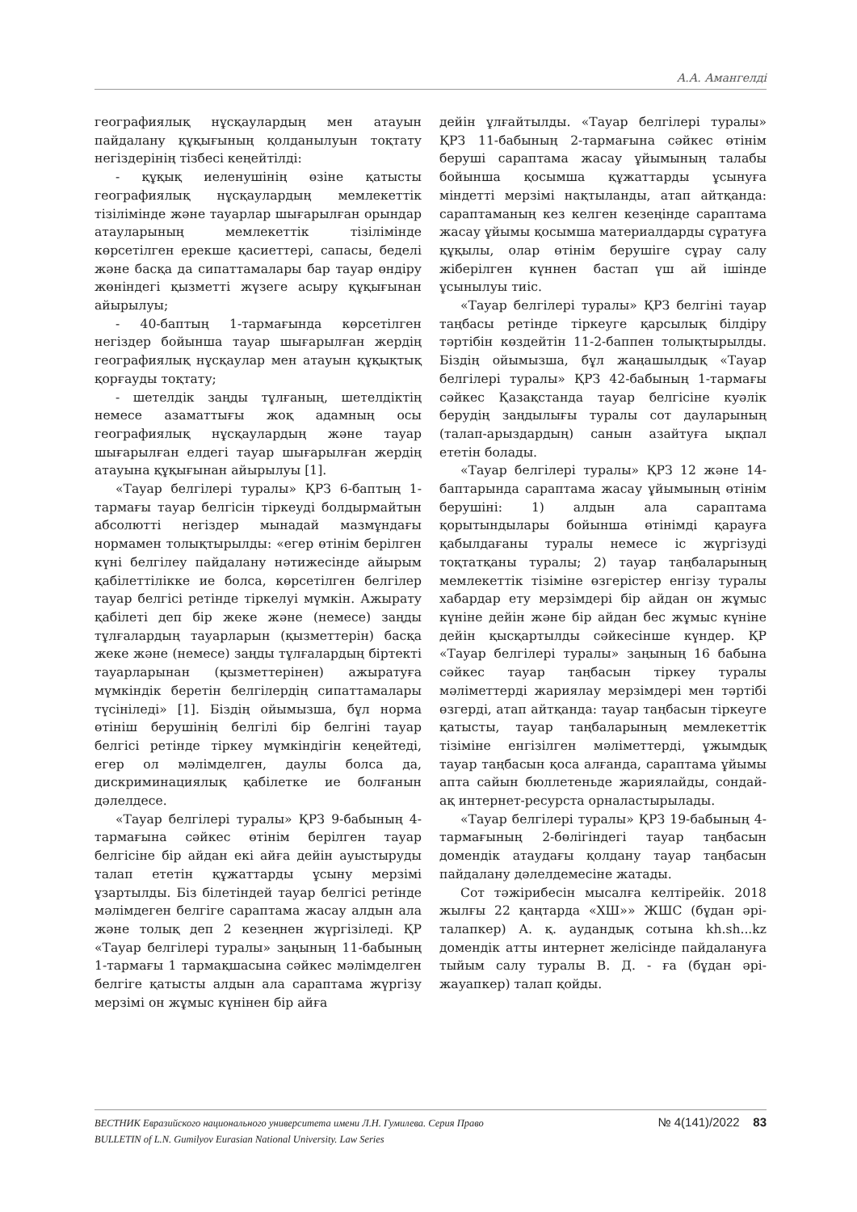А.А. Амангелді
географиялық нұсқаулардың мен атауын пайдалану құқығының қолданылуын тоқтату негіздерінің тізбесі кеңейтілді:
- құқық иеленушінің өзіне қатысты географиялық нұсқаулардың мемлекеттік тізілімінде және тауарлар шығарылған орындар атауларының мемлекеттік тізілімінде көрсетілген ерекше қасиеттері, сапасы, беделі және басқа да сипаттамалары бар тауар өндіру жөніндегі қызметті жүзеге асыру құқығынан айырылуы;
- 40-баптың 1-тармағында көрсетілген негіздер бойынша тауар шығарылған жердің географиялық нұсқаулар мен атауын құқықтық қорғауды тоқтату;
- шетелдік заңды тұлғаның, шетелдіктің немесе азаматтығы жоқ адамның осы географиялық нұсқаулардың және тауар шығарылған елдегі тауар шығарылған жердің атауына құқығынан айырылуы [1].
«Тауар белгілері туралы» ҚРЗ 6-баптың 1-тармағы тауар белгісін тіркеуді болдырмайтын абсолютті негіздер мынадай мазмұндағы нормамен толықтырылды: «егер өтінім берілген күні белгілеу пайдалану нәтижесінде айырым қабілеттілікке ие болса, көрсетілген белгілер тауар белгісі ретінде тіркелуі мүмкін. Ажырату қабілеті деп бір жеке және (немесе) заңды тұлғалардың тауарларын (қызметтерін) басқа жеке және (немесе) заңды тұлғалардың біртекті тауарларынан (қызметтерінен) ажыратуға мүмкіндік беретін белгілердің сипаттамалары түсініледі» [1]. Біздің ойымызша, бұл норма өтініш берушінің белгілі бір белгіні тауар белгісі ретінде тіркеу мүмкіндігін кеңейтеді, егер ол мәлімделген, даулы болса да, дискриминациялық қабілетке ие болғанын дәлелдесе.
«Тауар белгілері туралы» ҚРЗ 9-бабының 4-тармағына сәйкес өтінім берілген тауар белгісіне бір айдан екі айға дейін ауыстыруды талап ететін құжаттарды ұсыну мерзімі ұзартылды. Біз білетіндей тауар белгісі ретінде мәлімдеген белгіге сараптама жасау алдын ала және толық деп 2 кезеңнен жүргізіледі. ҚР «Тауар белгілері туралы» заңының 11-бабының 1-тармағы 1 тармақшасына сәйкес мәлімделген белгіге қатысты алдын ала сараптама жүргізу мерзімі он жұмыс күнінен бір айға
дейін ұлғайтылды. «Тауар белгілері туралы» ҚРЗ 11-бабының 2-тармағына сәйкес өтінім беруші сараптама жасау ұйымының талабы бойынша қосымша құжаттарды ұсынуға міндетті мерзімі нақтыланды, атап айтқанда: сараптаманың кез келген кезеңінде сараптама жасау ұйымы қосымша материалдарды сұратуға құқылы, олар өтінім берушіге сұрау салу жіберілген күннен бастап үш ай ішінде ұсынылуы тиіс.
«Тауар белгілері туралы» ҚРЗ белгіні тауар таңбасы ретінде тіркеуге қарсылық білдіру тәртібін көздейтін 11-2-баппен толықтырылды. Біздің ойымызша, бұл жаңашылдық «Тауар белгілері туралы» ҚРЗ 42-бабының 1-тармағы сәйкес Қазақстанда тауар белгісіне куәлік берудің заңдылығы туралы сот дауларының (талап-арыздардың) санын азайтуға ықпал ететін болады.
«Тауар белгілері туралы» ҚРЗ 12 және 14-баптарында сараптама жасау ұйымының өтінім берушіні: 1) алдын ала сараптама қорытындылары бойынша өтінімді қарауға қабылдағаны туралы немесе іс жүргізуді тоқтатқаны туралы; 2) тауар таңбаларының мемлекеттік тізіміне өзгерістер енгізу туралы хабардар ету мерзімдері бір айдан он жұмыс күніне дейін және бір айдан бес жұмыс күніне дейін қысқартылды сәйкесінше күндер. ҚР «Тауар белгілері туралы» заңының 16 бабына сәйкес тауар таңбасын тіркеу туралы мәліметтерді жариялау мерзімдері мен тәртібі өзгерді, атап айтқанда: тауар таңбасын тіркеуге қатысты, тауар таңбаларының мемлекеттік тізіміне енгізілген мәліметтерді, ұжымдық тауар таңбасын қоса алғанда, сараптама ұйымы апта сайын бюллетеньде жариялайды, сондай-ақ интернет-ресурста орналастырылады.
«Тауар белгілері туралы» ҚРЗ 19-бабының 4-тармағының 2-бөлігіндегі тауар таңбасын домендік атаудағы қолдану тауар таңбасын пайдалану дәлелдемесіне жатады.
Сот тәжірибесін мысалға келтірейік. 2018 жылғы 22 қаңтарда «ХШ»» ЖШС (бұдан әрі-талапкер) А. қ. аудандық сотына kh.sh...kz домендік атты интернет желісінде пайдалануға тыйым салу туралы В. Д. - ға (бұдан әрі-жауапкер) талап қойды.
ВЕСТНИК Евразийского национального университета имени Л.Н. Гумилева. Серия Право
BULLETIN of L.N. Gumilyov Eurasian National University. Law Series
№ 4(141)/2022 83